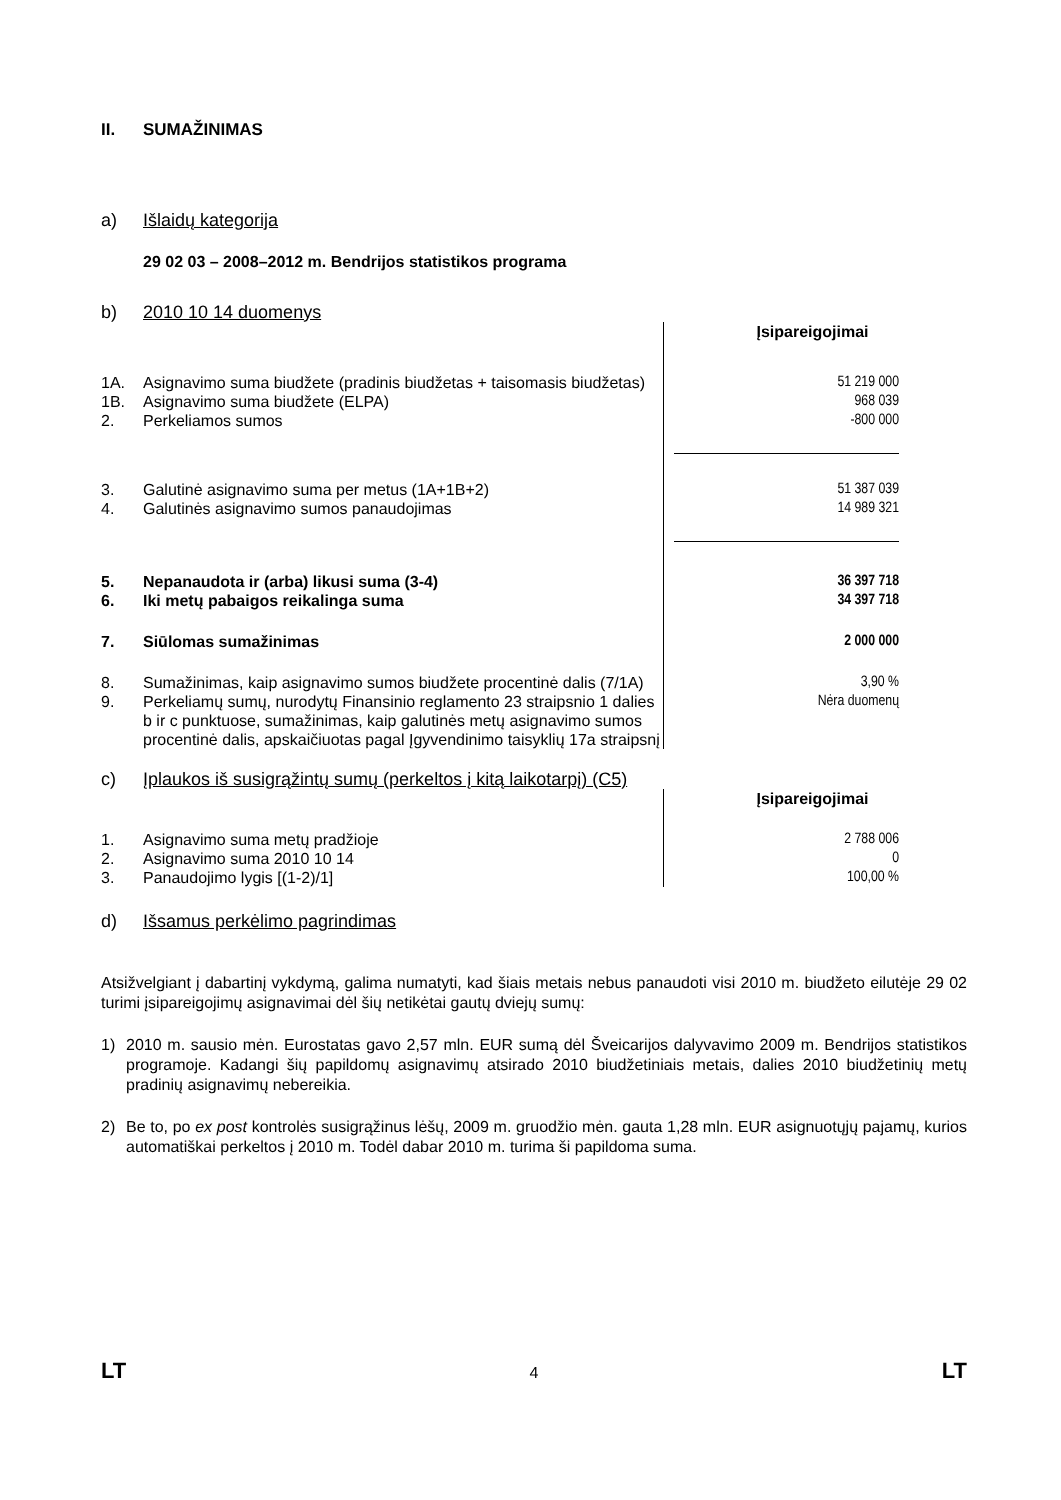II. SUMAŽINIMAS
a) Išlaidų kategorija
29 02 03 – 2008–2012 m. Bendrijos statistikos programa
b) 2010 10 14 duomenys
| | | Įsipareigojimai |
| 1A. | Asignavimo suma biudžete (pradinis biudžetas + taisomasis biudžetas) | 51 219 000 |
| 1B. | Asignavimo suma biudžete (ELPA) | 968 039 |
| 2. | Perkeliamos sumos | -800 000 |
| 3. | Galutinė asignavimo suma per metus (1A+1B+2) | 51 387 039 |
| 4. | Galutinės asignavimo sumos panaudojimas | 14 989 321 |
| 5. | Nepanaudota ir (arba) likusi suma (3-4) | 36 397 718 |
| 6. | Iki metų pabaigos reikalinga suma | 34 397 718 |
| 7. | Siūlomas sumažinimas | 2 000 000 |
| 8. | Sumažinimas, kaip asignavimo sumos biudžete procentinė dalis (7/1A) | 3,90 % |
| 9. | Perkeliamų sumų, nurodytų Finansinio reglamento 23 straipsnio 1 dalies b ir c punktuose, sumažinimas, kaip galutinės metų asignavimo sumos procentinė dalis, apskaičiuotas pagal Įgyvendinimo taisyklių 17a straipsnį | Nėra duomenų |
c) Įplaukos iš susigrąžintų sumų (perkeltos į kitą laikotarpį) (C5)
| | | Įsipareigojimai |
| 1. | Asignavimo suma metų pradžioje | 2 788 006 |
| 2. | Asignavimo suma 2010 10 14 | 0 |
| 3. | Panaudojimo lygis [(1-2)/1] | 100,00 % |
d) Išsamus perkėlimo pagrindimas
Atsižvelgiant į dabartinį vykdymą, galima numatyti, kad šiais metais nebus panaudoti visi 2010 m. biudžeto eilutėje 29 02 turimi įsipareigojimų asignavimai dėl šių netikėtai gautų dviejų sumų:
1)
2010 m. sausio mėn. Eurostatas gavo 2,57 mln. EUR sumą dėl Šveicarijos dalyvavimo 2009 m. Bendrijos statistikos programoje. Kadangi šių papildomų asignavimų atsirado 2010 biudžetiniais metais, dalies 2010 biudžetinių metų pradinių asignavimų nebereikia.
2)
Be to, po ex post kontrolės susigrąžinus lėšų, 2009 m. gruodžio mėn. gauta 1,28 mln. EUR asignuotųjų pajamų, kurios automatiškai perkeltos į 2010 m. Todėl dabar 2010 m. turima ši papildoma suma.
LT 4 LT